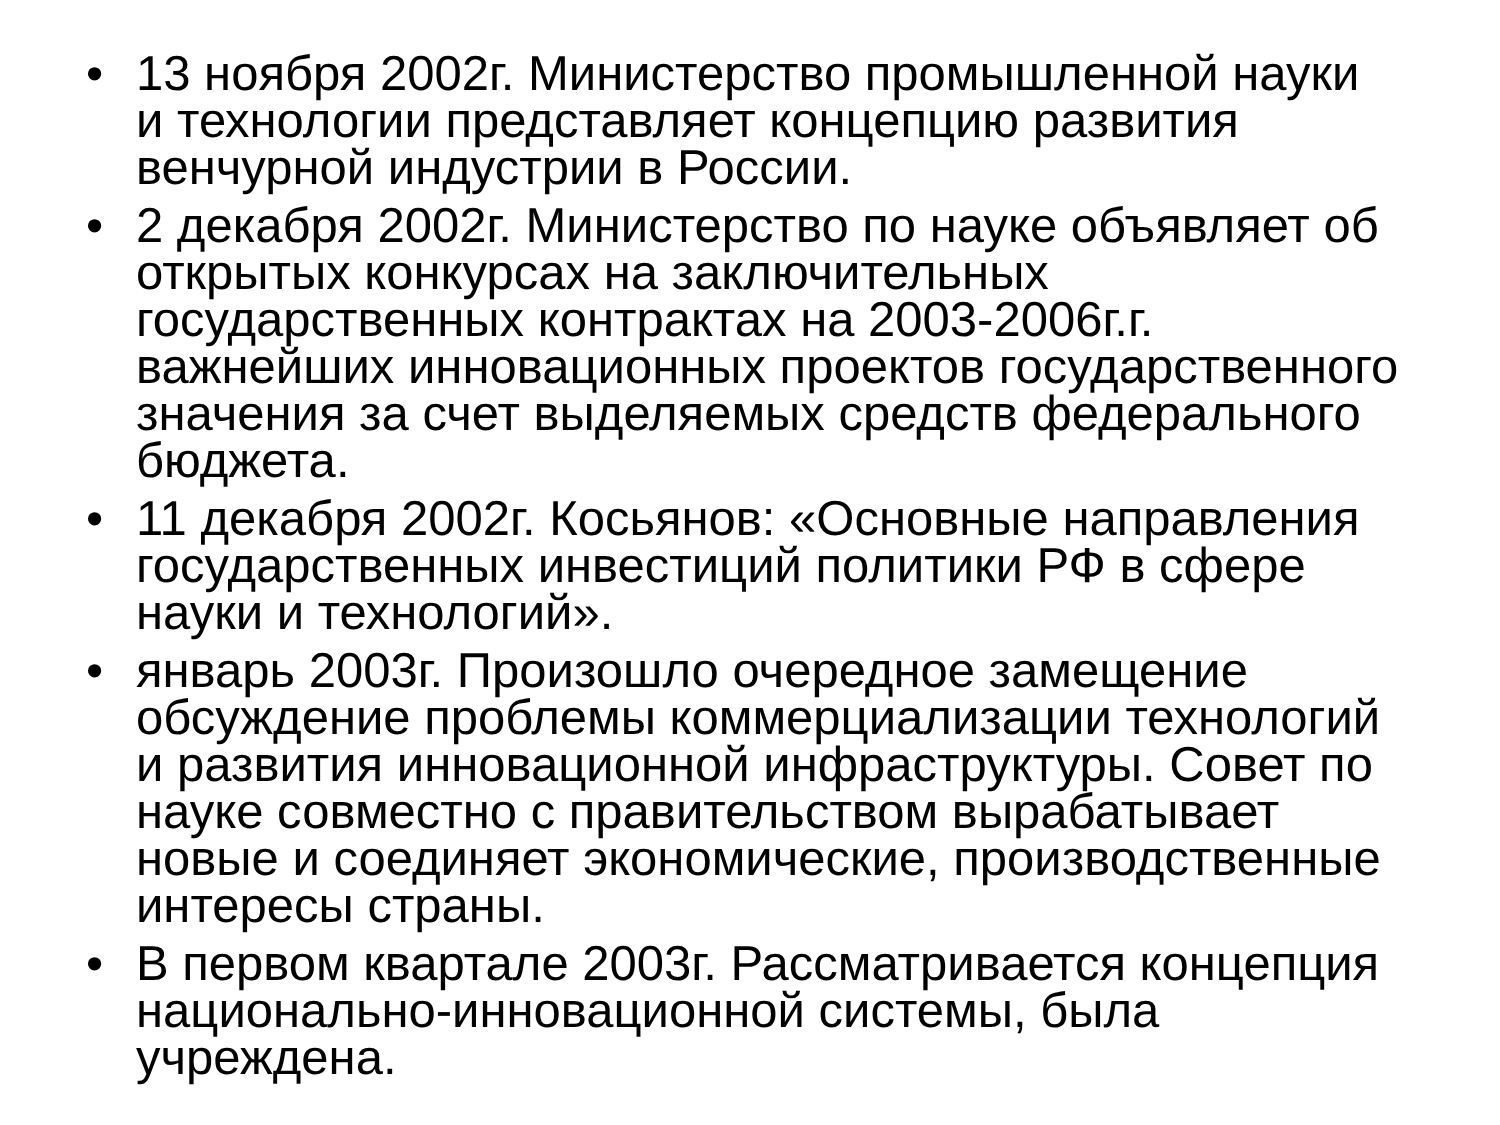• 13 ноября 2002г. Министерство промышленной науки и технологии представляет концепцию развития венчурной индустрии в России.
• 2 декабря 2002г. Министерство по науке объявляет об открытых конкурсах на заключительных государственных контрактах на 2003-2006г.г. важнейших инновационных проектов государственного значения за счет выделяемых средств федерального бюджета.
• 11 декабря 2002г. Косьянов: «Основные направления государственных инвестиций политики РФ в сфере науки и технологий».
• январь 2003г. Произошло очередное замещение обсуждение проблемы коммерциализации технологий и развития инновационной инфраструктуры. Совет по науке совместно с правительством вырабатывает новые и соединяет экономические, производственные интересы страны.
• В первом квартале 2003г. Рассматривается концепция национально-инновационной системы, была учреждена.